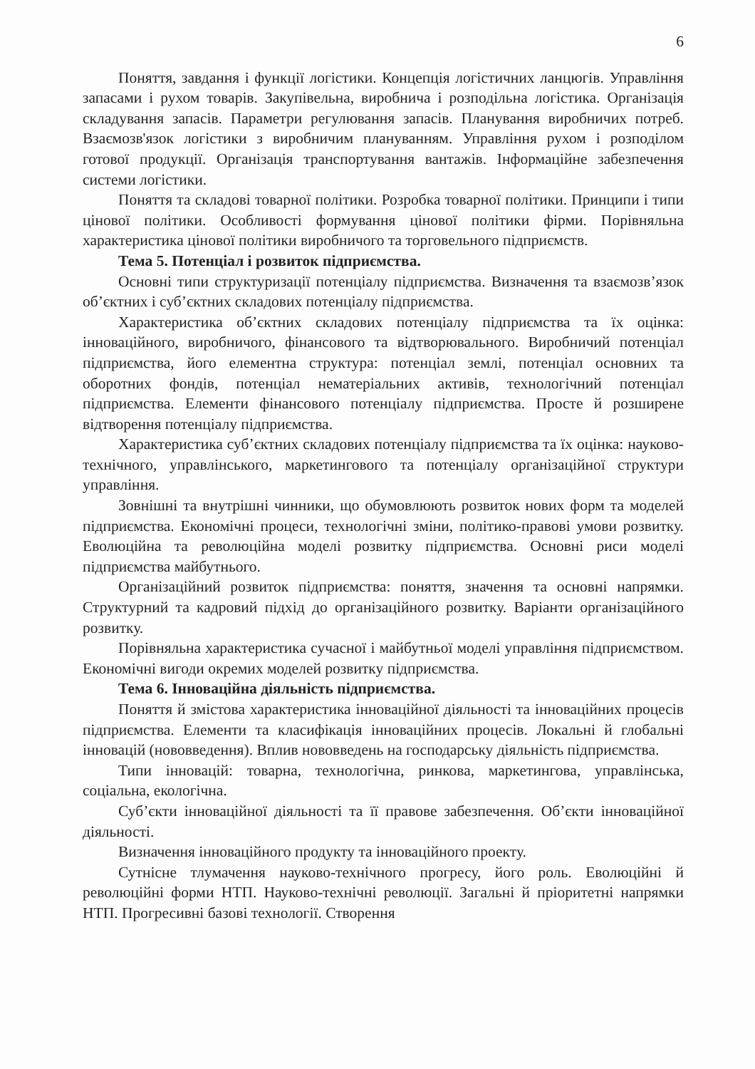6
Поняття, завдання і функції логістики. Концепція логістичних ланцюгів. Управління запасами і рухом товарів. Закупівельна, виробнича і розподільна логістика. Організація складування запасів. Параметри регулювання запасів. Планування виробничих потреб. Взаємозв'язок логістики з виробничим плануванням. Управління рухом і розподілом готової продукції. Організація транспортування вантажів. Інформаційне забезпечення системи логістики.
Поняття та складові товарної політики. Розробка товарної політики. Принципи і типи цінової політики. Особливості формування цінової політики фірми. Порівняльна характеристика цінової політики виробничого та торговельного підприємств.
Тема 5. Потенціал і розвиток підприємства.
Основні типи структуризації потенціалу підприємства. Визначення та взаємозв’язок об’єктних і суб’єктних складових потенціалу підприємства.
Характеристика об’єктних складових потенціалу підприємства та їх оцінка: інноваційного, виробничого, фінансового та відтворювального. Виробничий потенціал підприємства, його елементна структура: потенціал землі, потенціал основних та оборотних фондів, потенціал нематеріальних активів, технологічний потенціал підприємства. Елементи фінансового потенціалу підприємства. Просте й розширене відтворення потенціалу підприємства.
Характеристика суб’єктних складових потенціалу підприємства та їх оцінка: науково-технічного, управлінського, маркетингового та потенціалу організаційної структури управління.
Зовнішні та внутрішні чинники, що обумовлюють розвиток нових форм та моделей підприємства. Економічні процеси, технологічні зміни, політико-правові умови розвитку. Еволюційна та революційна моделі розвитку підприємства. Основні риси моделі підприємства майбутнього.
Організаційний розвиток підприємства: поняття, значення та основні напрямки. Структурний та кадровий підхід до організаційного розвитку. Варіанти організаційного розвитку.
Порівняльна характеристика сучасної і майбутньої моделі управління підприємством. Економічні вигоди окремих моделей розвитку підприємства.
Тема 6. Інноваційна діяльність підприємства.
Поняття й змістова характеристика інноваційної діяльності та інноваційних процесів підприємства. Елементи та класифікація інноваційних процесів. Локальні й глобальні інновацій (нововведення). Вплив нововведень на господарську діяльність підприємства.
Типи інновацій: товарна, технологічна, ринкова, маркетингова, управлінська, соціальна, екологічна.
Суб’єкти інноваційної діяльності та її правове забезпечення. Об’єкти інноваційної діяльності.
Визначення інноваційного продукту та інноваційного проекту.
Сутнісне тлумачення науково-технічного прогресу, його роль. Еволюційні й революційні форми НТП. Науково-технічні революції. Загальні й пріоритетні напрямки НТП. Прогресивні базові технології. Створення